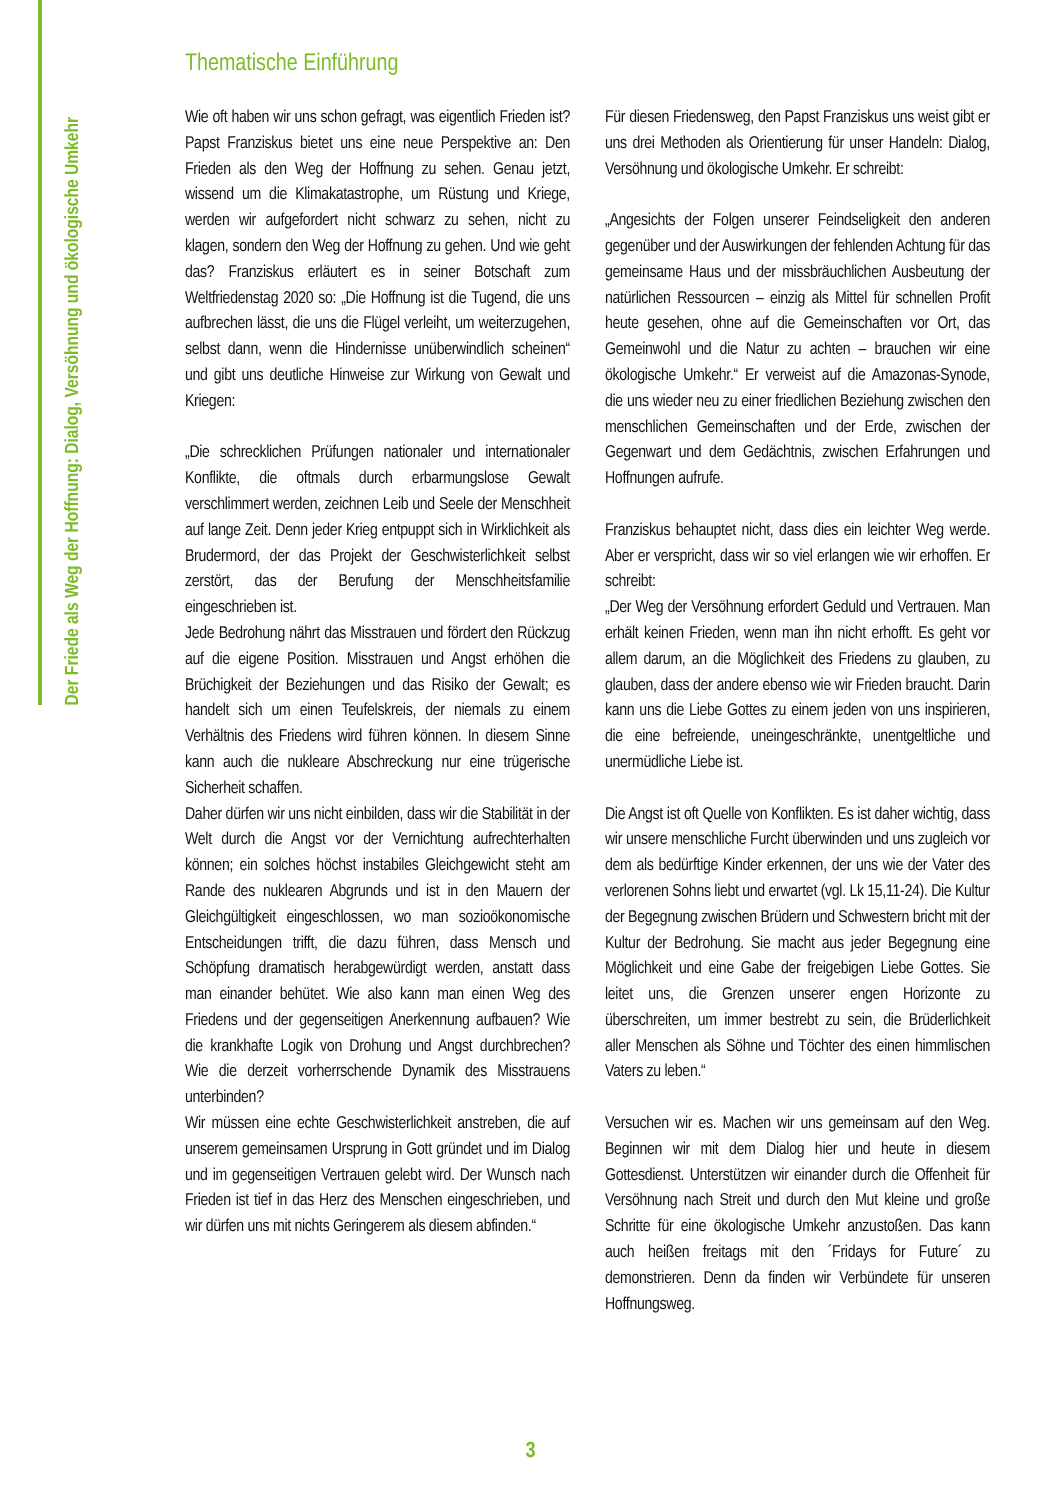Der Friede als Weg der Hoffnung: Dialog, Versöhnung und ökologische Umkehr
Thematische Einführung
Wie oft haben wir uns schon gefragt, was eigentlich Frieden ist? Papst Franziskus bietet uns eine neue Perspektive an: Den Frieden als den Weg der Hoffnung zu sehen. Genau jetzt, wissend um die Klimakatastrophe, um Rüstung und Kriege, werden wir aufgefordert nicht schwarz zu sehen, nicht zu klagen, sondern den Weg der Hoffnung zu gehen. Und wie geht das? Franziskus erläutert es in seiner Botschaft zum Weltfriedenstag 2020 so: „Die Hoffnung ist die Tugend, die uns aufbrechen lässt, die uns die Flügel verleiht, um weiterzugehen, selbst dann, wenn die Hindernisse unüberwindlich scheinen“ und gibt uns deutliche Hinweise zur Wirkung von Gewalt und Kriegen:
„Die schrecklichen Prüfungen nationaler und internationaler Konflikte, die oftmals durch erbarmungslose Gewalt verschlimmert werden, zeichnen Leib und Seele der Menschheit auf lange Zeit. Denn jeder Krieg entpuppt sich in Wirklichkeit als Brudermord, der das Projekt der Geschwisterlichkeit selbst zerstört, das der Berufung der Menschheitsfamilie eingeschrieben ist.
Jede Bedrohung nährt das Misstrauen und fördert den Rückzug auf die eigene Position. Misstrauen und Angst erhöhen die Brüchigkeit der Beziehungen und das Risiko der Gewalt; es handelt sich um einen Teufelskreis, der niemals zu einem Verhältnis des Friedens wird führen können. In diesem Sinne kann auch die nukleare Abschreckung nur eine trügerische Sicherheit schaffen.
Daher dürfen wir uns nicht einbilden, dass wir die Stabilität in der Welt durch die Angst vor der Vernichtung aufrechterhalten können; ein solches höchst instabiles Gleichgewicht steht am Rande des nuklearen Abgrunds und ist in den Mauern der Gleichgültigkeit eingeschlossen, wo man sozioökonomische Entscheidungen trifft, die dazu führen, dass Mensch und Schöpfung dramatisch herabgewürdigt werden, anstatt dass man einander behütet. Wie also kann man einen Weg des Friedens und der gegenseitigen Anerkennung aufbauen? Wie die krankhafte Logik von Drohung und Angst durchbrechen? Wie die derzeit vorherrschende Dynamik des Misstrauens unterbinden?
Wir müssen eine echte Geschwisterlichkeit anstreben, die auf unserem gemeinsamen Ursprung in Gott gründet und im Dialog und im gegenseitigen Vertrauen gelebt wird. Der Wunsch nach Frieden ist tief in das Herz des Menschen eingeschrieben, und wir dürfen uns mit nichts Geringerem als diesem abfinden.“
Für diesen Friedensweg, den Papst Franziskus uns weist gibt er uns drei Methoden als Orientierung für unser Handeln: Dialog, Versöhnung und ökologische Umkehr. Er schreibt:
„Angesichts der Folgen unserer Feindseligkeit den anderen gegenüber und der Auswirkungen der fehlenden Achtung für das gemeinsame Haus und der missbräuchlichen Ausbeutung der natürlichen Ressourcen – einzig als Mittel für schnellen Profit heute gesehen, ohne auf die Gemeinschaften vor Ort, das Gemeinwohl und die Natur zu achten – brauchen wir eine ökologische Umkehr.“ Er verweist auf die Amazonas-Synode, die uns wieder neu zu einer friedlichen Beziehung zwischen den menschlichen Gemeinschaften und der Erde, zwischen der Gegenwart und dem Gedächtnis, zwischen Erfahrungen und Hoffnungen aufrufe.
Franziskus behauptet nicht, dass dies ein leichter Weg werde. Aber er verspricht, dass wir so viel erlangen wie wir erhoffen. Er schreibt:
„Der Weg der Versöhnung erfordert Geduld und Vertrauen. Man erhält keinen Frieden, wenn man ihn nicht erhofft. Es geht vor allem darum, an die Möglichkeit des Friedens zu glauben, zu glauben, dass der andere ebenso wie wir Frieden braucht. Darin kann uns die Liebe Gottes zu einem jeden von uns inspirieren, die eine befreiende, uneingeschränkte, unentgeltliche und unermüdliche Liebe ist.
Die Angst ist oft Quelle von Konflikten. Es ist daher wichtig, dass wir unsere menschliche Furcht überwinden und uns zugleich vor dem als bedürftige Kinder erkennen, der uns wie der Vater des verlorenen Sohns liebt und erwartet (vgl. Lk 15,11-24). Die Kultur der Begegnung zwischen Brüdern und Schwestern bricht mit der Kultur der Bedrohung. Sie macht aus jeder Begegnung eine Möglichkeit und eine Gabe der freigebigen Liebe Gottes. Sie leitet uns, die Grenzen unserer engen Horizonte zu überschreiten, um immer bestrebt zu sein, die Brüderlichkeit aller Menschen als Söhne und Töchter des einen himmlischen Vaters zu leben.“
Versuchen wir es. Machen wir uns gemeinsam auf den Weg. Beginnen wir mit dem Dialog hier und heute in diesem Gottesdienst. Unterstützen wir einander durch die Offenheit für Versöhnung nach Streit und durch den Mut kleine und große Schritte für eine ökologische Umkehr anzustoßen. Das kann auch heißen freitags mit den ´Fridays for Future´ zu demonstrieren. Denn da finden wir Verbündete für unseren Hoffnungsweg.
3